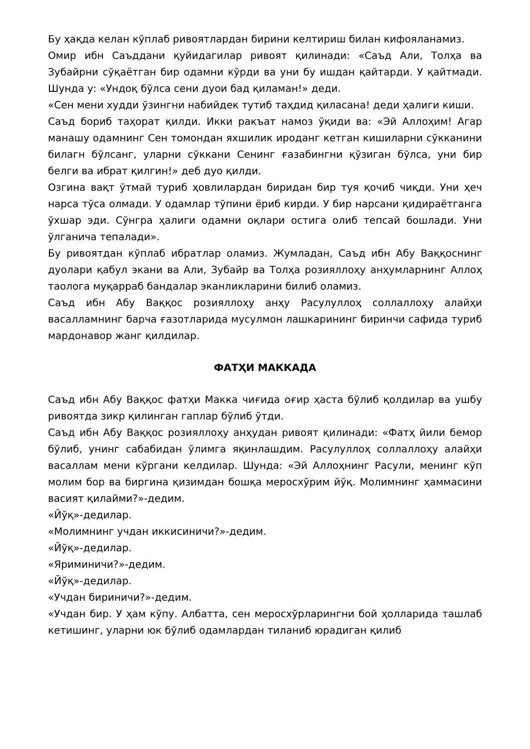Бу ҳақда келан кўплаб ривоятлардан бирини келтириш билан кифояланамиз.
Омир ибн Саъддани қуйидагилар ривоят қилинади: «Саъд Али, Толҳа ва Зубайрни сўқаётган бир одамни кўрди ва уни бу ишдан қайтарди. У қайтмади. Шунда у: «Ундоқ бўлса сени дуои бад қиламан!» деди.
«Сен мени худди ўзингни набийдек тутиб таҳдид қиласана! деди ҳалиги киши.
Саъд бориб таҳорат қилди. Икки ракъат намоз ўқиди ва: «Эй Аллоҳим! Агар манашу одамнинг Сен томондан яхшилик ироданг кетган кишиларни сўкканини билагн бўлсанг, уларни сўккани Сенинг ғазабингни қўзиган бўлса, уни бир белги ва ибрат қилгин!» деб дуо қилди.
Озгина вақт ўтмай туриб ҳовлилардан биридан бир туя қочиб чиқди. Уни ҳеч нарса тўса олмади. У одамлар тўпини ёриб кирди. У бир нарсани қидираётганга ўхшар эди. Сўнгра ҳалиги одамни оқлари остига олиб тепсай бошлади. Уни ўлганича тепалади».
Бу ривоятдан кўплаб ибратлар оламиз. Жумладан, Саъд ибн Абу Ваққоснинг дуолари қабул экани ва Али, Зубайр ва Толҳа розияллоҳу анҳумларнинг Аллоҳ таолога муқарраб бандалар эканликларини билиб оламиз.
Саъд ибн Абу Ваққос розияллоҳу анҳу Расулуллоҳ соллаллоҳу алайҳи васалламнинг барча ғазотларида мусулмон лашкарининг биринчи сафида туриб мардонавор жанг қилдилар.
ФАТҲИ МАККАДА
Саъд ибн Абу Ваққос фатҳи Макка чиғида оғир ҳаста бўлиб қолдилар ва ушбу ривоятда зикр қилинган гаплар бўлиб ўтди.
Саъд ибн Абу Ваққос розияллоҳу анҳудан ривоят қилинади: «Фатҳ йили бемор бўлиб, унинг сабабидан ўлимга яқинлашдим. Расулуллоҳ соллаллоҳу алайҳи васаллам мени кўргани келдилар. Шунда: «Эй Аллоҳнинг Расули, менинг кўп молим бор ва биргина қизимдан бошқа меросхўрим йўқ. Молимнинг ҳаммасини васият қилайми?»-дедим.
«Йўқ»-дедилар.
«Молимнинг учдан иккисиничи?»-дедим.
«Йўқ»-дедилар.
«Яриминичи?»-дедим.
«Йўқ»-дедилар.
«Учдан бириничи?»-дедим.
«Учдан бир. У ҳам кўпу. Албатта, сен меросхўрларингни бой ҳолларида ташлаб кетишинг, уларни юк бўлиб одамлардан тиланиб юрадиган қилиб